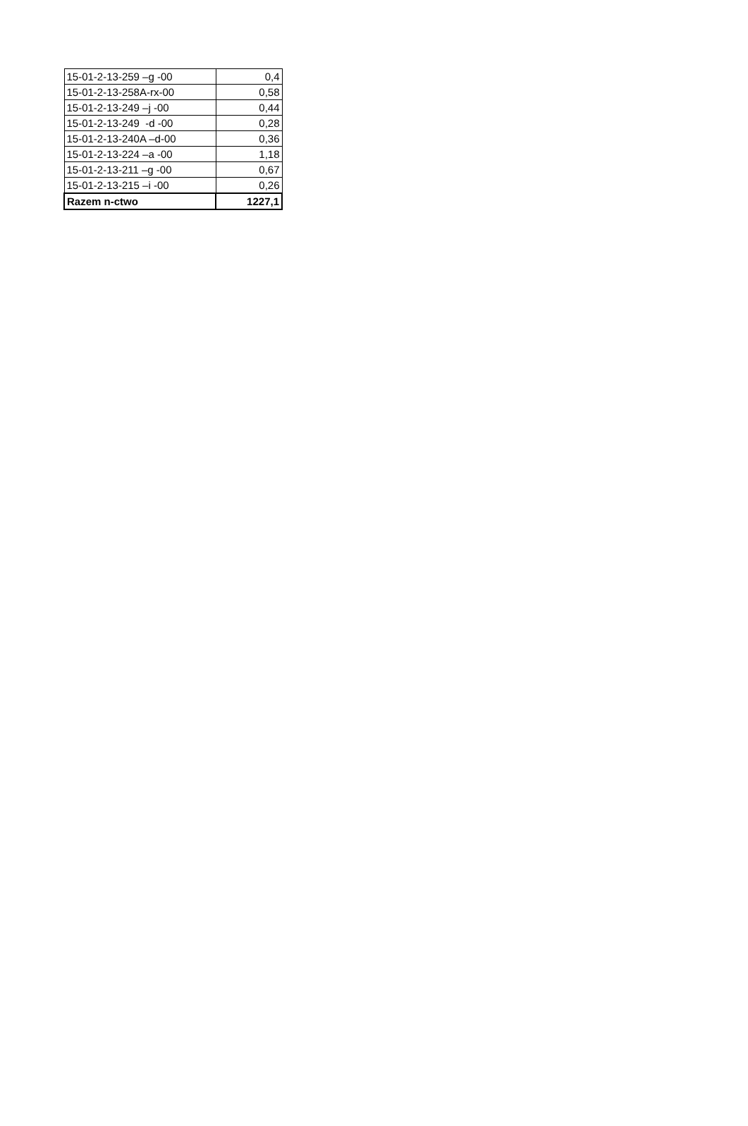| 15-01-2-13-259 –g -00 | 0,4 |
| 15-01-2-13-258A-rx-00 | 0,58 |
| 15-01-2-13-249 –j -00 | 0,44 |
| 15-01-2-13-249 -d -00 | 0,28 |
| 15-01-2-13-240A –d-00 | 0,36 |
| 15-01-2-13-224 –a -00 | 1,18 |
| 15-01-2-13-211 –g -00 | 0,67 |
| 15-01-2-13-215 –i -00 | 0,26 |
| Razem n-ctwo | 1227,1 |